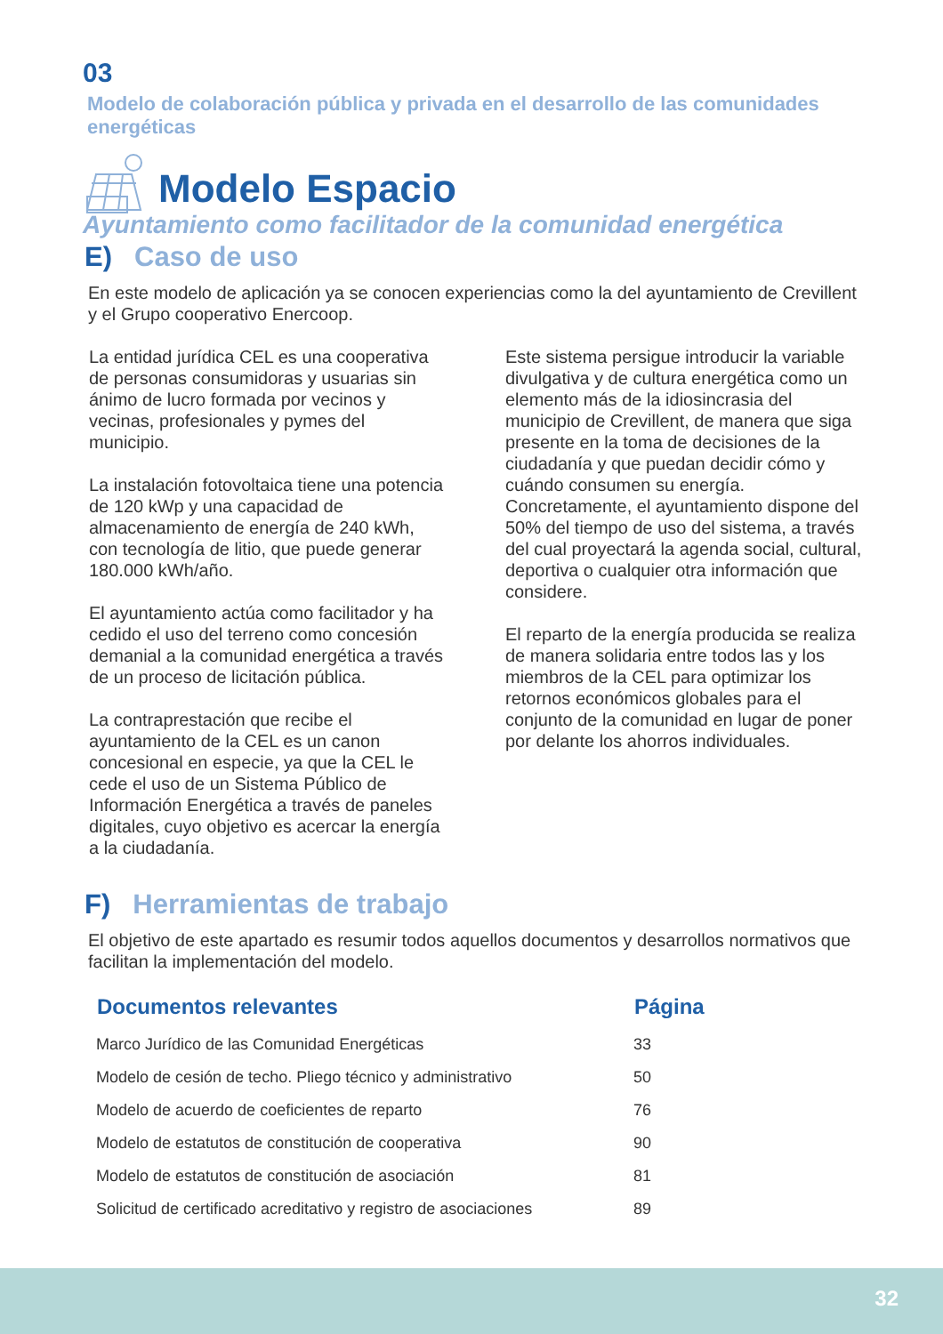03
Modelo de colaboración pública y privada en el desarrollo de las comunidades energéticas
Modelo Espacio
Ayuntamiento como facilitador de la comunidad energética
E) Caso de uso
En este modelo de aplicación ya se conocen experiencias como la del ayuntamiento de Crevillent y el Grupo cooperativo Enercoop.
La entidad jurídica CEL es una cooperativa de personas consumidoras y usuarias sin ánimo de lucro formada por vecinos y vecinas, profesionales y pymes del municipio.
La instalación fotovoltaica tiene una potencia de 120 kWp y una capacidad de almacenamiento de energía de 240 kWh, con tecnología de litio, que puede generar 180.000 kWh/año.
El ayuntamiento actúa como facilitador y ha cedido el uso del terreno como concesión demanial a la comunidad energética a través de un proceso de licitación pública.
La contraprestación que recibe el ayuntamiento de la CEL es un canon concesional en especie, ya que la CEL le cede el uso de un Sistema Público de Información Energética a través de paneles digitales, cuyo objetivo es acercar la energía a la ciudadanía.
Este sistema persigue introducir la variable divulgativa y de cultura energética como un elemento más de la idiosincrasia del municipio de Crevillent, de manera que siga presente en la toma de decisiones de la ciudadanía y que puedan decidir cómo y cuándo consumen su energía. Concretamente, el ayuntamiento dispone del 50% del tiempo de uso del sistema, a través del cual proyectará la agenda social, cultural, deportiva o cualquier otra información que considere.
El reparto de la energía producida se realiza de manera solidaria entre todos las y los miembros de la CEL para optimizar los retornos económicos globales para el conjunto de la comunidad en lugar de poner por delante los ahorros individuales.
F) Herramientas de trabajo
El objetivo de este apartado es resumir todos aquellos documentos y desarrollos normativos que facilitan la implementación del modelo.
| Documentos relevantes | Página |
| --- | --- |
| Marco Jurídico de las Comunidad Energéticas | 33 |
| Modelo de cesión de techo. Pliego técnico y administrativo | 50 |
| Modelo de acuerdo de coeficientes de reparto | 76 |
| Modelo de estatutos de constitución de cooperativa | 90 |
| Modelo de estatutos de constitución de asociación | 81 |
| Solicitud de certificado acreditativo y registro de asociaciones | 89 |
32